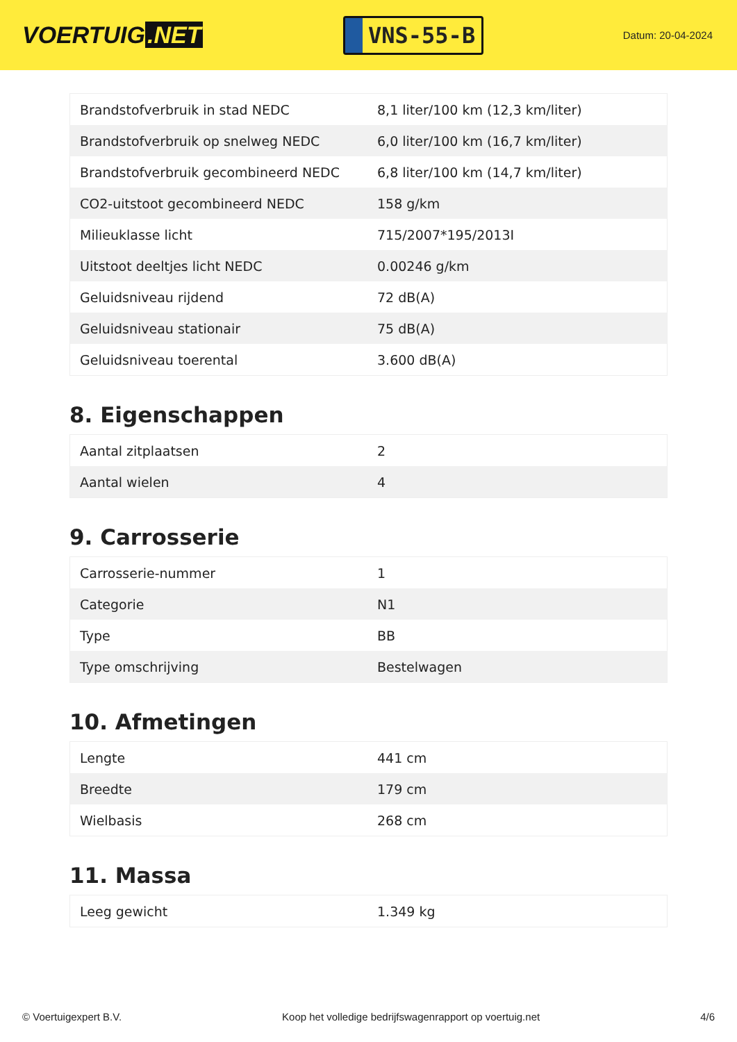VOERTUIG.NET
VNS-55-B
Datum: 20-04-2024
| Brandstofverbruik in stad NEDC | 8,1 liter/100 km (12,3 km/liter) |
| Brandstofverbruik op snelweg NEDC | 6,0 liter/100 km (16,7 km/liter) |
| Brandstofverbruik gecombineerd NEDC | 6,8 liter/100 km (14,7 km/liter) |
| CO2-uitstoot gecombineerd NEDC | 158 g/km |
| Milieuklasse licht | 715/2007*195/2013I |
| Uitstoot deeltjes licht NEDC | 0.00246 g/km |
| Geluidsniveau rijdend | 72 dB(A) |
| Geluidsniveau stationair | 75 dB(A) |
| Geluidsniveau toerental | 3.600 dB(A) |
8. Eigenschappen
| Aantal zitplaatsen | 2 |
| Aantal wielen | 4 |
9. Carrosserie
| Carrosserie-nummer | 1 |
| Categorie | N1 |
| Type | BB |
| Type omschrijving | Bestelwagen |
10. Afmetingen
| Lengte | 441 cm |
| Breedte | 179 cm |
| Wielbasis | 268 cm |
11. Massa
| Leeg gewicht | 1.349 kg |
© Voertuigexpert B.V. Koop het volledige bedrijfswagenrapport op voertuig.net 4/6